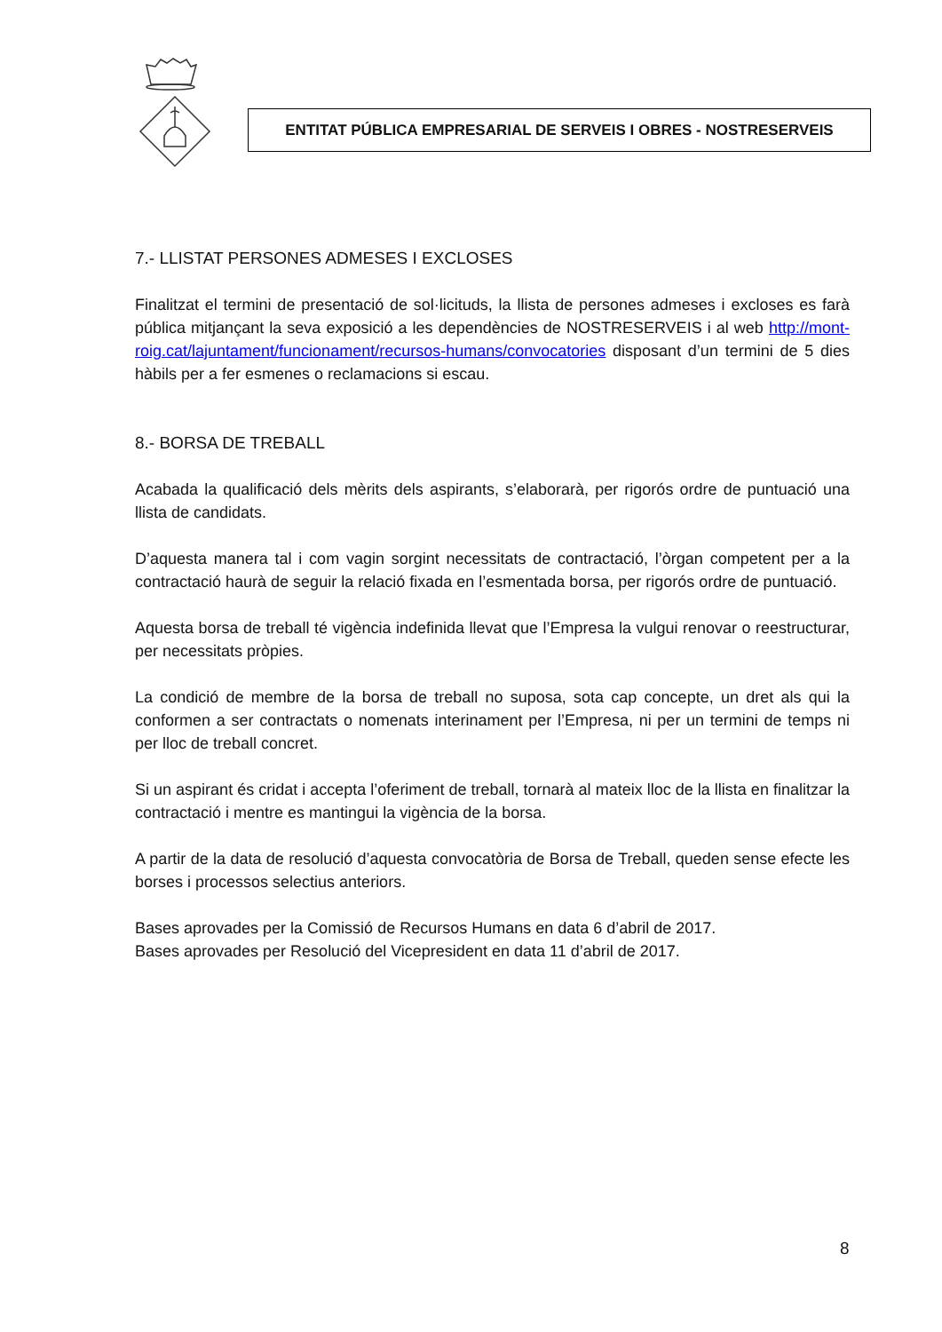ENTITAT PÚBLICA EMPRESARIAL DE SERVEIS I OBRES - NOSTRESERVEIS
7.- LLISTAT PERSONES ADMESES I EXCLOSES
Finalitzat el termini de presentació de sol·licituds, la llista de persones admeses i excloses es farà pública mitjançant la seva exposició a les dependències de NOSTRESERVEIS i al web http://mont-roig.cat/lajuntament/funcionament/recursos-humans/convocatories disposant d’un termini de 5 dies hàbils per a fer esmenes o reclamacions si escau.
8.- BORSA DE TREBALL
Acabada la qualificació dels mèrits dels aspirants, s’elaborarà, per rigorós ordre de puntuació una llista de candidats.
D’aquesta manera tal i com vagin sorgint necessitats de contractació, l’òrgan competent per a la contractació haurà de seguir la relació fixada en l’esmentada borsa, per rigorós ordre de puntuació.
Aquesta borsa de treball té vigència indefinida llevat que l’Empresa la vulgui renovar o reestructurar, per necessitats pròpies.
La condició de membre de la borsa de treball no suposa, sota cap concepte, un dret als qui la conformen a ser contractats o nomenats interinament per l’Empresa, ni per un termini de temps ni per lloc de treball concret.
Si un aspirant és cridat i accepta l’oferiment de treball, tornarà al mateix lloc de la llista en finalitzar la contractació i mentre es mantingui la vigència de la borsa.
A partir de la data de resolució d’aquesta convocatòria de Borsa de Treball, queden sense efecte les borses i processos selectius anteriors.
Bases aprovades per la Comissió de Recursos Humans en data 6 d’abril de 2017.
Bases aprovades per Resolució del Vicepresident en data 11 d’abril de 2017.
8